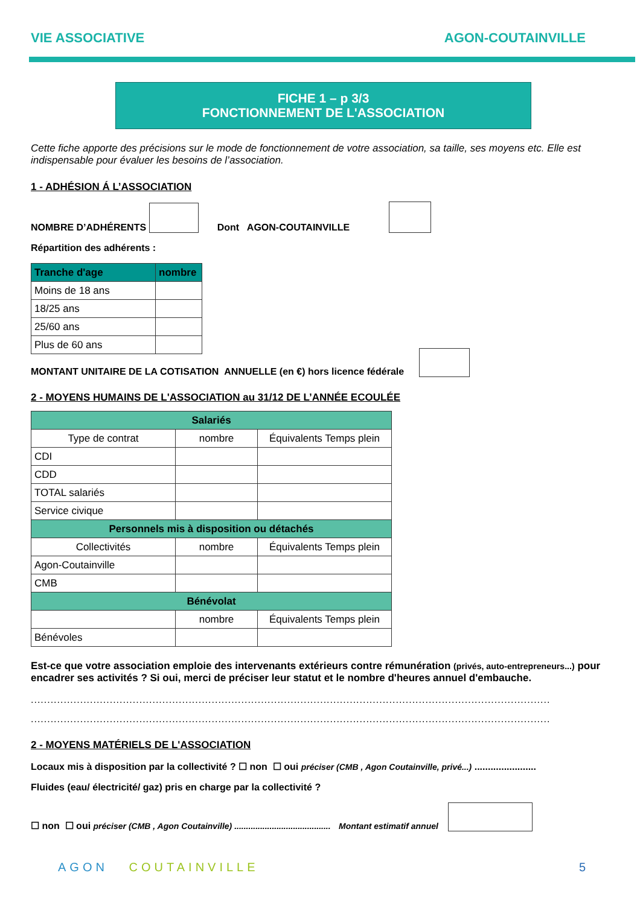VIE ASSOCIATIVE AGON-COUTAINVILLE
FICHE 1 – p 3/3
FONCTIONNEMENT DE L'ASSOCIATION
Cette fiche apporte des précisions sur le mode de fonctionnement de votre association, sa taille, ses moyens etc. Elle est indispensable pour évaluer les besoins de l’association.
1 - ADHÉSION Á L’ASSOCIATION
NOMBRE D’ADHÉRENTS Dont AGON-COUTAINVILLE
Répartition des adhérents :
| Tranche d'age | nombre |
| --- | --- |
| Moins de 18 ans | |
| 18/25 ans | |
| 25/60 ans | |
| Plus de 60 ans | |
MONTANT UNITAIRE DE LA COTISATION ANNUELLE (en €) hors licence fédérale
2 - MOYENS HUMAINS DE L'ASSOCIATION au 31/12 DE L’ANNÉE ECOULÉE
| Salariés | | |
| --- | --- | --- |
| Type de contrat | nombre | Équivalents Temps plein |
| CDI | | |
| CDD | | |
| TOTAL salariés | | |
| Service civique | | |
| Personnels mis à disposition ou détachés | | |
| Collectivités | nombre | Équivalents Temps plein |
| Agon-Coutainville | | |
| CMB | | |
| Bénévolat | | |
| | nombre | Équivalents Temps plein |
| Bénévoles | | |
Est-ce que votre association emploie des intervenants extérieurs contre rémunération (privés, auto-entrepreneurs...) pour encadrer ses activités ? Si oui, merci de préciser leur statut et le nombre d'heures annuel d'embauche.
..............................................................................................................................................................
..............................................................................................................................................................
2 - MOYENS MATÉRIELS DE L'ASSOCIATION
Locaux mis à disposition par la collectivité ? ☐ non ☐ oui préciser (CMB , Agon Coutainville, privé...) .......................
Fluides (eau/ électricité/ gaz) pris en charge par la collectivité ?
☐ non ☐ oui préciser (CMB , Agon Coutainville) ......................................... Montant estimatif annuel
AGON COUTAINVILLE 5